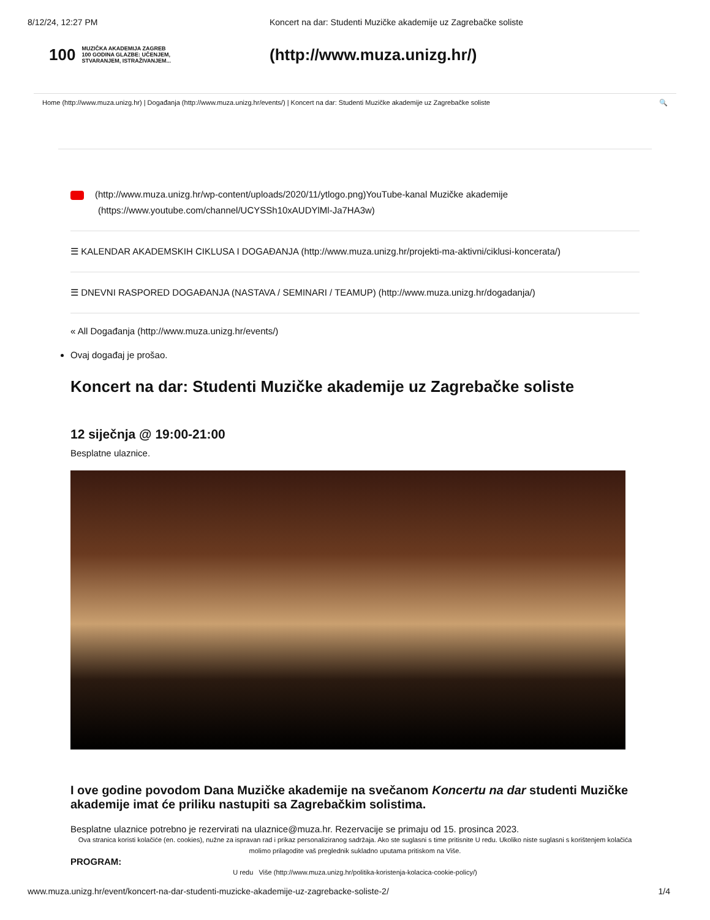8/12/24, 12:27 PM Koncert na dar: Studenti Muzičke akademije uz Zagrebačke soliste
100 MUZIČKA AKADEMIJA ZAGREB
100 GODINA GLAZBE: UČENJEM, STVARANJEM, ISTRAŽIVANJEM...
(http://www.muza.unizg.hr/)
Home (http://www.muza.unizg.hr) | Događanja (http://www.muza.unizg.hr/events/) | Koncert na dar: Studenti Muzičke akademije uz Zagrebačke soliste 🔍
(http://www.muza.unizg.hr/wp-content/uploads/2020/11/ytlogo.png)YouTube-kanal Muzičke akademije
(https://www.youtube.com/channel/UCYSSh10xAUDYlMl-Ja7HA3w)
☰ KALENDAR AKADEMSKIH CIKLUSA I DOGAĐANJA (http://www.muza.unizg.hr/projekti-ma-aktivni/ciklusi-koncerata/)
☰ DNEVNI RASPORED DOGAĐANJA (NASTAVA / SEMINARI / TEAMUP) (http://www.muza.unizg.hr/dogadanja/)
« All Događanja (http://www.muza.unizg.hr/events/)
Ovaj događaj je prošao.
Koncert na dar: Studenti Muzičke akademije uz Zagrebačke soliste
12 siječnja @ 19:00-21:00
Besplatne ulaznice.
I ove godine povodom Dana Muzičke akademije na svečanom Koncertu na dar studenti Muzičke akademije imat će priliku nastupiti sa Zagrebačkim solistima.
Besplatne ulaznice potrebno je rezervirati na ulaznice@muza.hr. Rezervacije se primaju od 15. prosinca 2023.
Ova stranica koristi kolačiće (en. cookies), nužne za ispravan rad i prikaz personaliziranog sadržaja. Ako ste suglasni s time pritisnite U redu. Ukoliko niste suglasni s korištenjem kolačića molimo prilagodite vaš preglednik sukladno uputama pritiskom na Više.
PROGRAM:
U redu Više (http://www.muza.unizg.hr/politika-koristenja-kolacica-cookie-policy/)
www.muza.unizg.hr/event/koncert-na-dar-studenti-muzicke-akademije-uz-zagrebacke-soliste-2/ 1/4